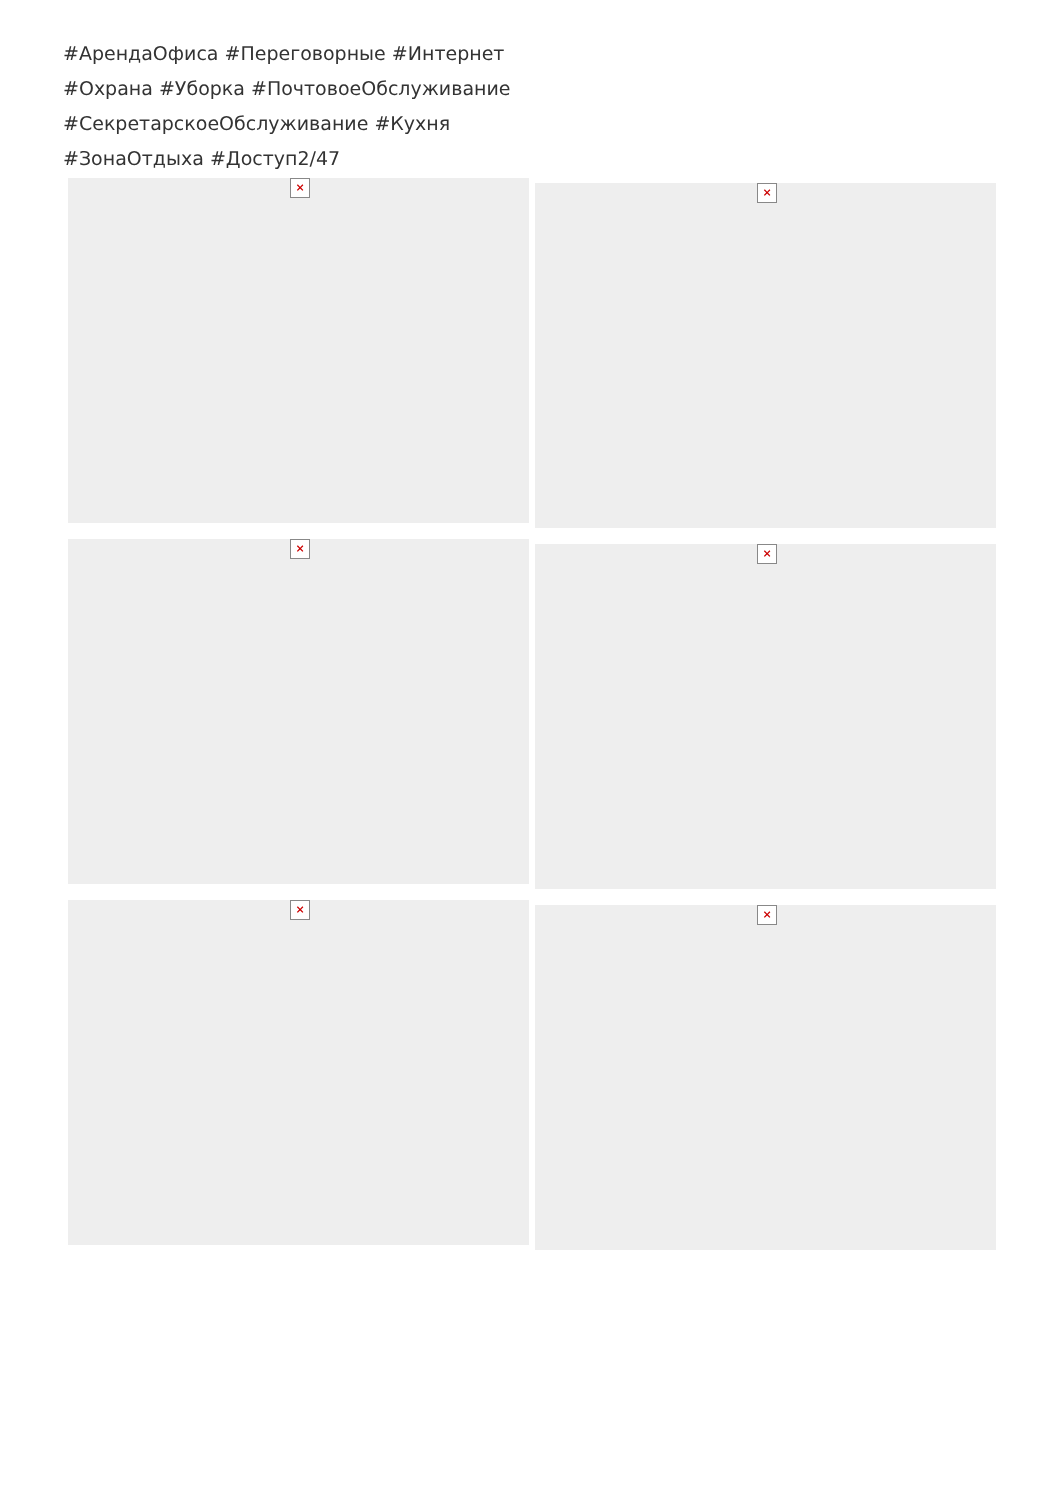#АрендаОфиса #Переговорные #Интернет #Охрана #Уборка #ПочтовоеОбслуживание #СекретарскоеОбслуживание #Кухня #ЗонаОтдыха #Доступ2/47
×
×
×
×
×
×